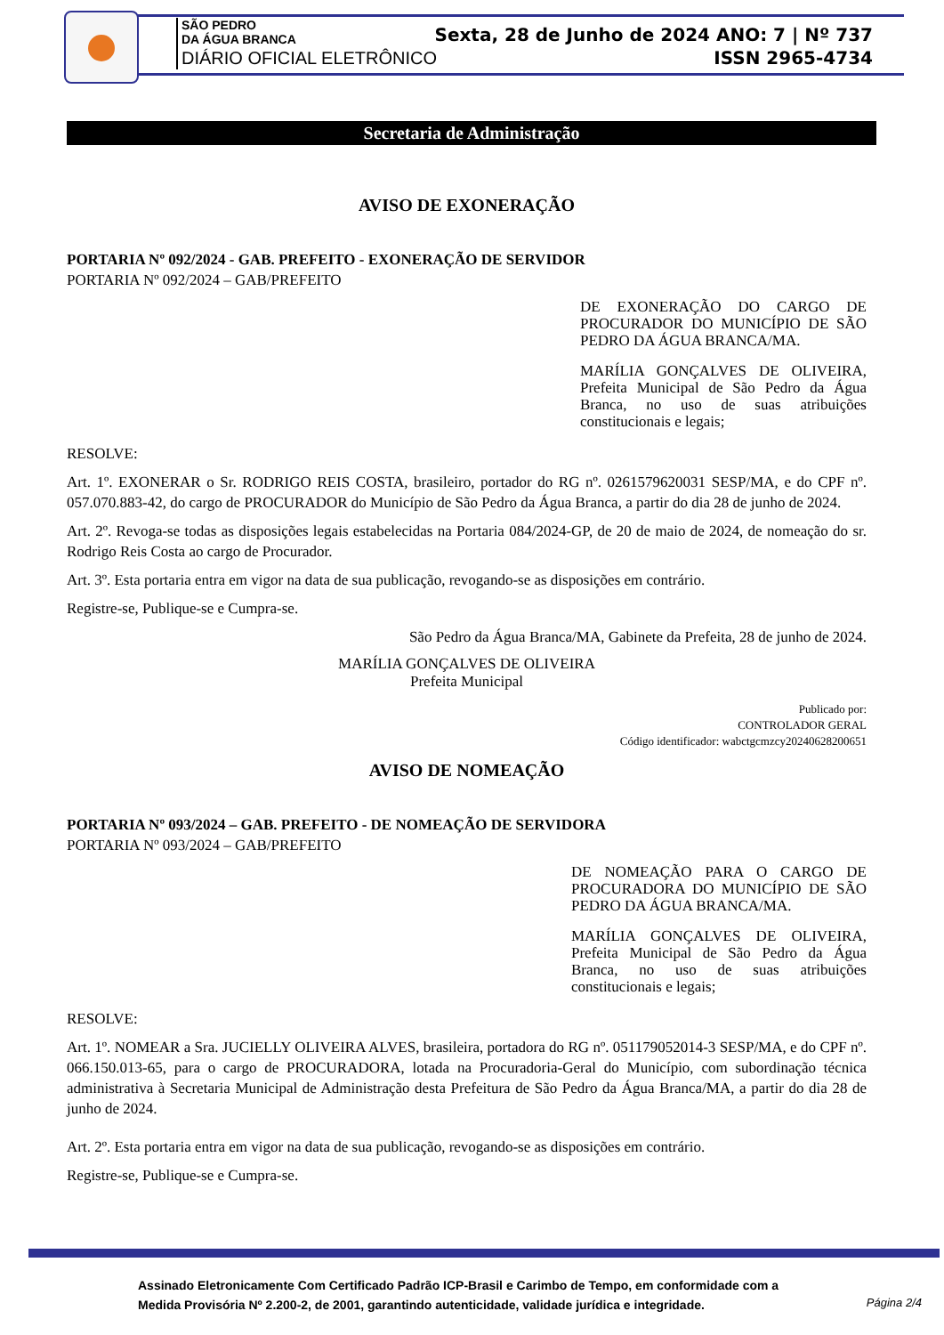SÃO PEDRO
DA ÁGUA BRANCA
DIÁRIO OFICIAL ELETRÔNICO
Sexta, 28 de Junho de 2024 ANO: 7 | Nº 737
ISSN 2965-4734
Secretaria de Administração
AVISO DE EXONERAÇÃO
PORTARIA Nº 092/2024 - GAB. PREFEITO - EXONERAÇÃO DE SERVIDOR
PORTARIA Nº 092/2024 – GAB/PREFEITO
DE EXONERAÇÃO DO CARGO DE PROCURADOR DO MUNICÍPIO DE SÃO PEDRO DA ÁGUA BRANCA/MA.
MARÍLIA GONÇALVES DE OLIVEIRA, Prefeita Municipal de São Pedro da Água Branca, no uso de suas atribuições constitucionais e legais;
RESOLVE:
Art. 1º. EXONERAR o Sr. RODRIGO REIS COSTA, brasileiro, portador do RG nº. 0261579620031 SESP/MA, e do CPF nº. 057.070.883-42, do cargo de PROCURADOR do Município de São Pedro da Água Branca, a partir do dia 28 de junho de 2024.
Art. 2º. Revoga-se todas as disposições legais estabelecidas na Portaria 084/2024-GP, de 20 de maio de 2024, de nomeação do sr. Rodrigo Reis Costa ao cargo de Procurador.
Art. 3º. Esta portaria entra em vigor na data de sua publicação, revogando-se as disposições em contrário.
Registre-se, Publique-se e Cumpra-se.
São Pedro da Água Branca/MA, Gabinete da Prefeita, 28 de junho de 2024.
MARÍLIA GONÇALVES DE OLIVEIRA
Prefeita Municipal
Publicado por:
CONTROLADOR GERAL
Código identificador: wabctgcmzcy20240628200651
AVISO DE NOMEAÇÃO
PORTARIA Nº 093/2024 – GAB. PREFEITO - DE NOMEAÇÃO DE SERVIDORA
PORTARIA Nº 093/2024 – GAB/PREFEITO
DE NOMEAÇÃO PARA O CARGO DE PROCURADORA DO MUNICÍPIO DE SÃO PEDRO DA ÁGUA BRANCA/MA.
MARÍLIA GONÇALVES DE OLIVEIRA, Prefeita Municipal de São Pedro da Água Branca, no uso de suas atribuições constitucionais e legais;
RESOLVE:
Art. 1º. NOMEAR a Sra. JUCIELLY OLIVEIRA ALVES, brasileira, portadora do RG nº. 051179052014-3 SESP/MA, e do CPF nº. 066.150.013-65, para o cargo de PROCURADORA, lotada na Procuradoria-Geral do Município, com subordinação técnica administrativa à Secretaria Municipal de Administração desta Prefeitura de São Pedro da Água Branca/MA, a partir do dia 28 de junho de 2024.
Art. 2º. Esta portaria entra em vigor na data de sua publicação, revogando-se as disposições em contrário.
Registre-se, Publique-se e Cumpra-se.
Assinado Eletronicamente Com Certificado Padrão ICP-Brasil e Carimbo de Tempo, em conformidade com a
Medida Provisória Nº 2.200-2, de 2001, garantindo autenticidade, validade jurídica e integridade.
Página 2/4